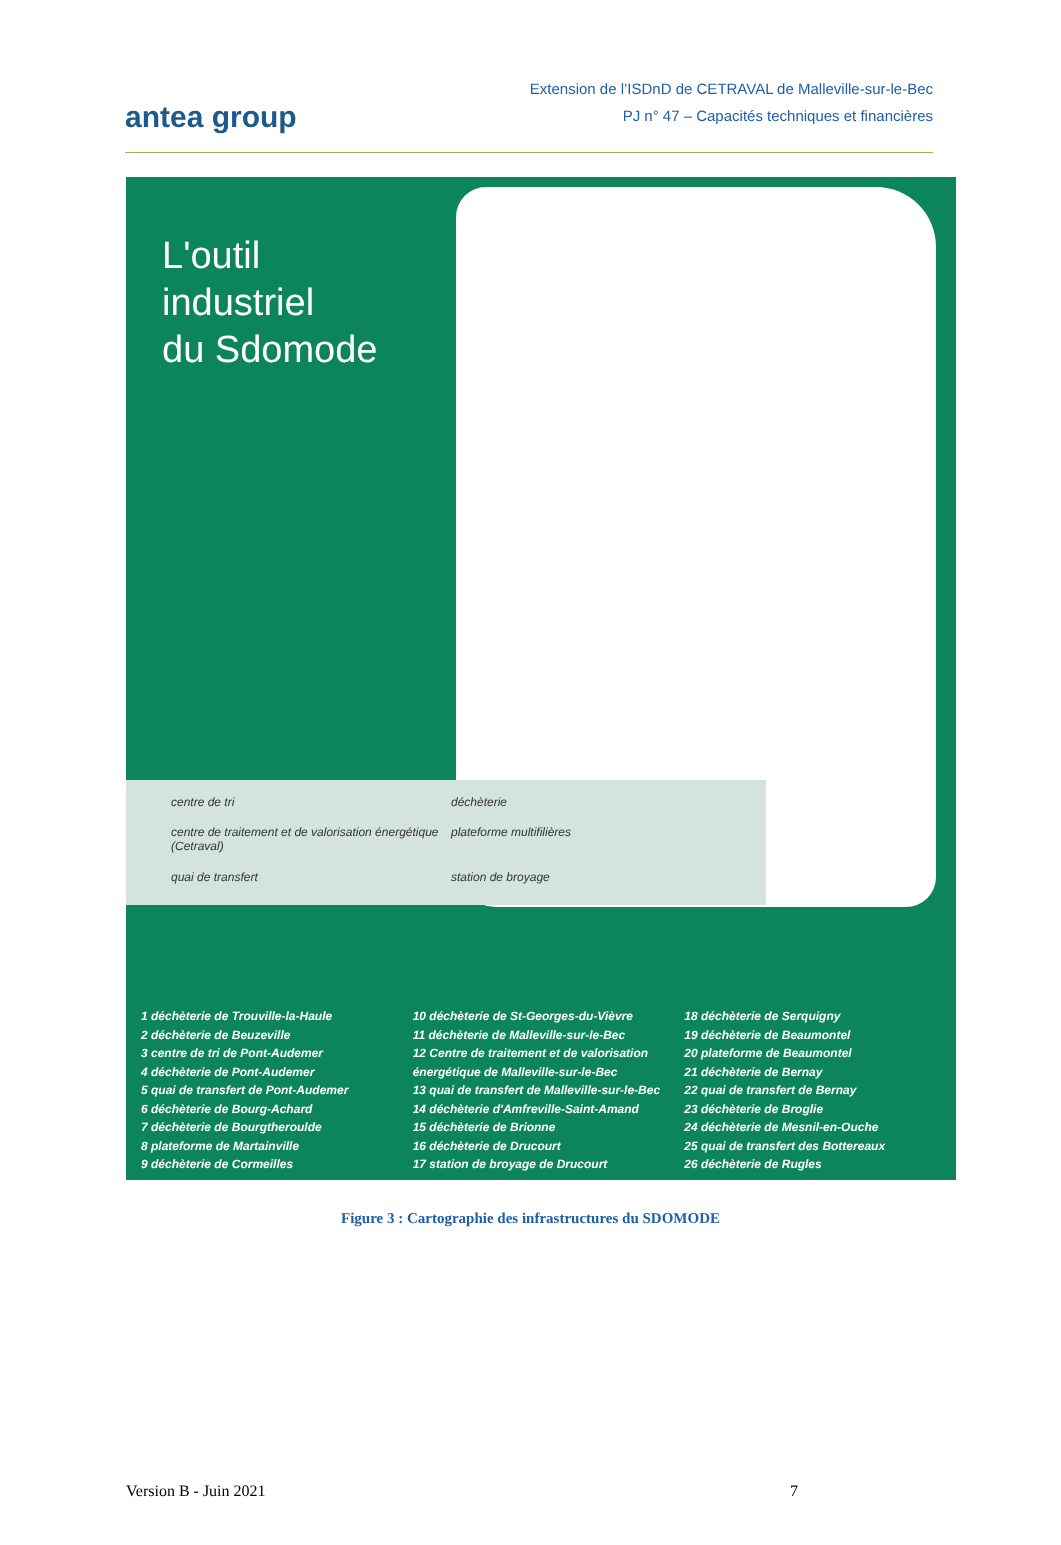antea group
Extension de l’ISDnD de CETRAVAL de Malleville-sur-le-Bec
PJ n° 47 – Capacités techniques et financières
L'outil
industriel
du Sdomode
centre de tri
déchèterie
centre de traitement et de valorisation énergétique (Cetraval)
plateforme multifilières
quai de transfert
station de broyage
1 déchèterie de Trouville-la-Haule
2 déchèterie de Beuzeville
3 centre de tri de Pont-Audemer
4 déchèterie de Pont-Audemer
5 quai de transfert de Pont-Audemer
6 déchèterie de Bourg-Achard
7 déchèterie de Bourgtheroulde
8 plateforme de Martainville
9 déchèterie de Cormeilles
10 déchèterie de St-Georges-du-Vièvre
11 déchèterie de Malleville-sur-le-Bec
12 Centre de traitement et de valorisation énergétique de Malleville-sur-le-Bec
13 quai de transfert de Malleville-sur-le-Bec
14 déchèterie d'Amfreville-Saint-Amand
15 déchèterie de Brionne
16 déchèterie de Drucourt
17 station de broyage de Drucourt
18 déchèterie de Serquigny
19 déchèterie de Beaumontel
20 plateforme de Beaumontel
21 déchèterie de Bernay
22 quai de transfert de Bernay
23 déchèterie de Broglie
24 déchèterie de Mesnil-en-Ouche
25 quai de transfert des Bottereaux
26 déchèterie de Rugles
Figure 3 : Cartographie des infrastructures du SDOMODE
Version B - Juin 2021 7